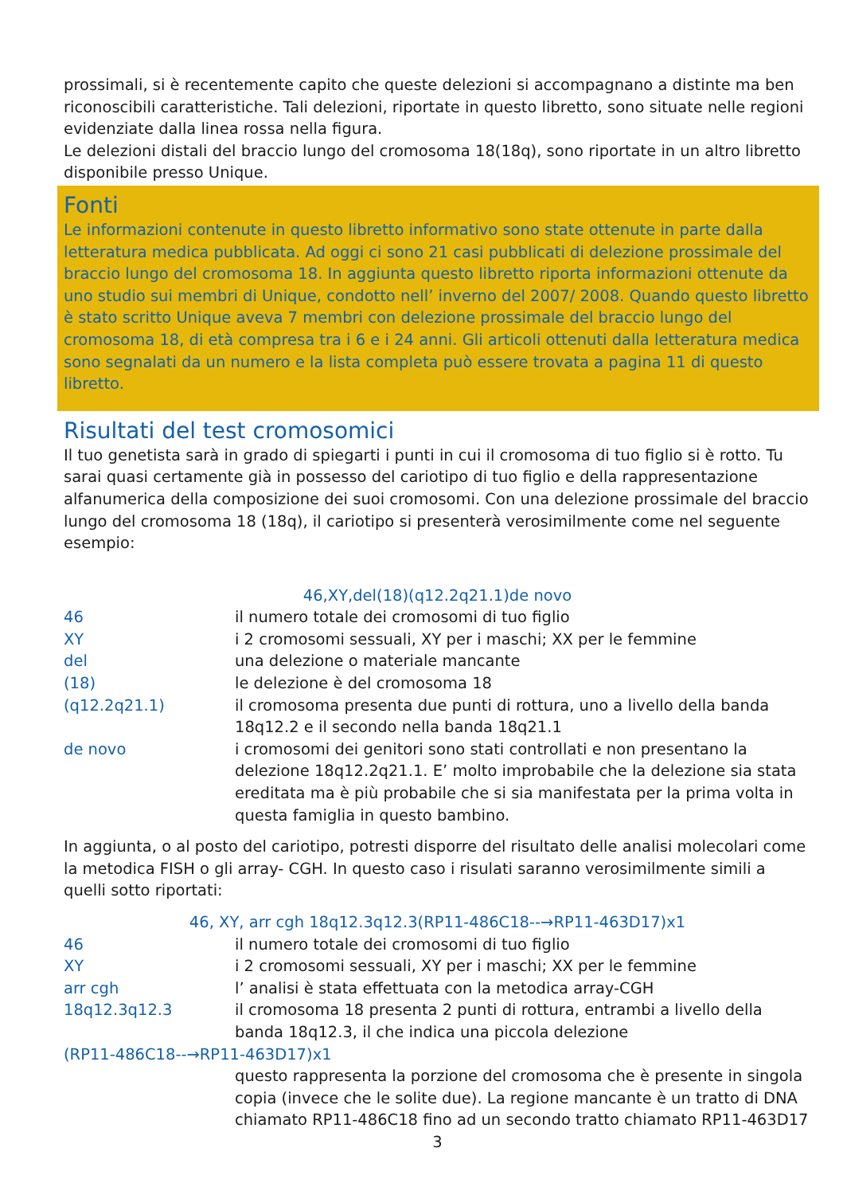prossimali, si è recentemente capito che queste delezioni si accompagnano a distinte ma ben riconoscibili caratteristiche. Tali delezioni, riportate in questo libretto, sono situate nelle regioni evidenziate dalla linea rossa nella figura.
Le delezioni distali del braccio lungo del cromosoma 18(18q), sono riportate in un altro libretto disponibile presso Unique.
Fonti
Le informazioni contenute in questo libretto informativo sono state ottenute in parte dalla letteratura medica pubblicata. Ad oggi ci sono 21 casi pubblicati di delezione prossimale del braccio lungo del cromosoma 18. In aggiunta questo libretto riporta informazioni ottenute da uno studio sui membri di Unique, condotto nell’ inverno del 2007/ 2008. Quando questo libretto è stato scritto Unique aveva 7 membri con delezione prossimale del braccio lungo del cromosoma 18, di età compresa tra i 6 e i 24 anni. Gli articoli ottenuti dalla letteratura medica sono segnalati da un numero e la lista completa può essere trovata a pagina 11 di questo libretto.
Risultati del test cromosomici
Il tuo genetista sarà in grado di spiegarti i punti in cui il cromosoma di tuo figlio si è rotto. Tu sarai quasi certamente già in possesso del cariotipo di tuo figlio e della rappresentazione alfanumerica della composizione dei suoi cromosomi. Con una delezione prossimale del braccio lungo del cromosoma 18 (18q), il cariotipo si presenterà verosimilmente come nel seguente esempio:
46,XY,del(18)(q12.2q21.1)de novo
46 il numero totale dei cromosomi di tuo figlio
XY i 2 cromosomi sessuali, XY per i maschi; XX per le femmine
del una delezione o materiale mancante
(18) le delezione è del cromosoma 18
(q12.2q21.1) il cromosoma presenta due punti di rottura, uno a livello della banda 18q12.2 e il secondo nella banda 18q21.1
de novo i cromosomi dei genitori sono stati controllati e non presentano la delezione 18q12.2q21.1. E’ molto improbabile che la delezione sia stata ereditata ma è più probabile che si sia manifestata per la prima volta in questa famiglia in questo bambino.
In aggiunta, o al posto del cariotipo, potresti disporre del risultato delle analisi molecolari come la metodica FISH o gli array- CGH. In questo caso i risulati saranno verosimilmente simili a quelli sotto riportati:
46, XY, arr cgh 18q12.3q12.3(RP11-486C18--→RP11-463D17)x1
46 il numero totale dei cromosomi di tuo figlio
XY i 2 cromosomi sessuali, XY per i maschi; XX per le femmine
arr cgh l’ analisi è stata effettuata con la metodica array-CGH
18q12.3q12.3 il cromosoma 18 presenta 2 punti di rottura, entrambi a livello della banda 18q12.3, il che indica una piccola delezione
(RP11-486C18--→RP11-463D17)x1
questo rappresenta la porzione del cromosoma che è presente in singola copia (invece che le solite due). La regione mancante è un tratto di DNA chiamato RP11-486C18 fino ad un secondo tratto chiamato RP11-463D17
3